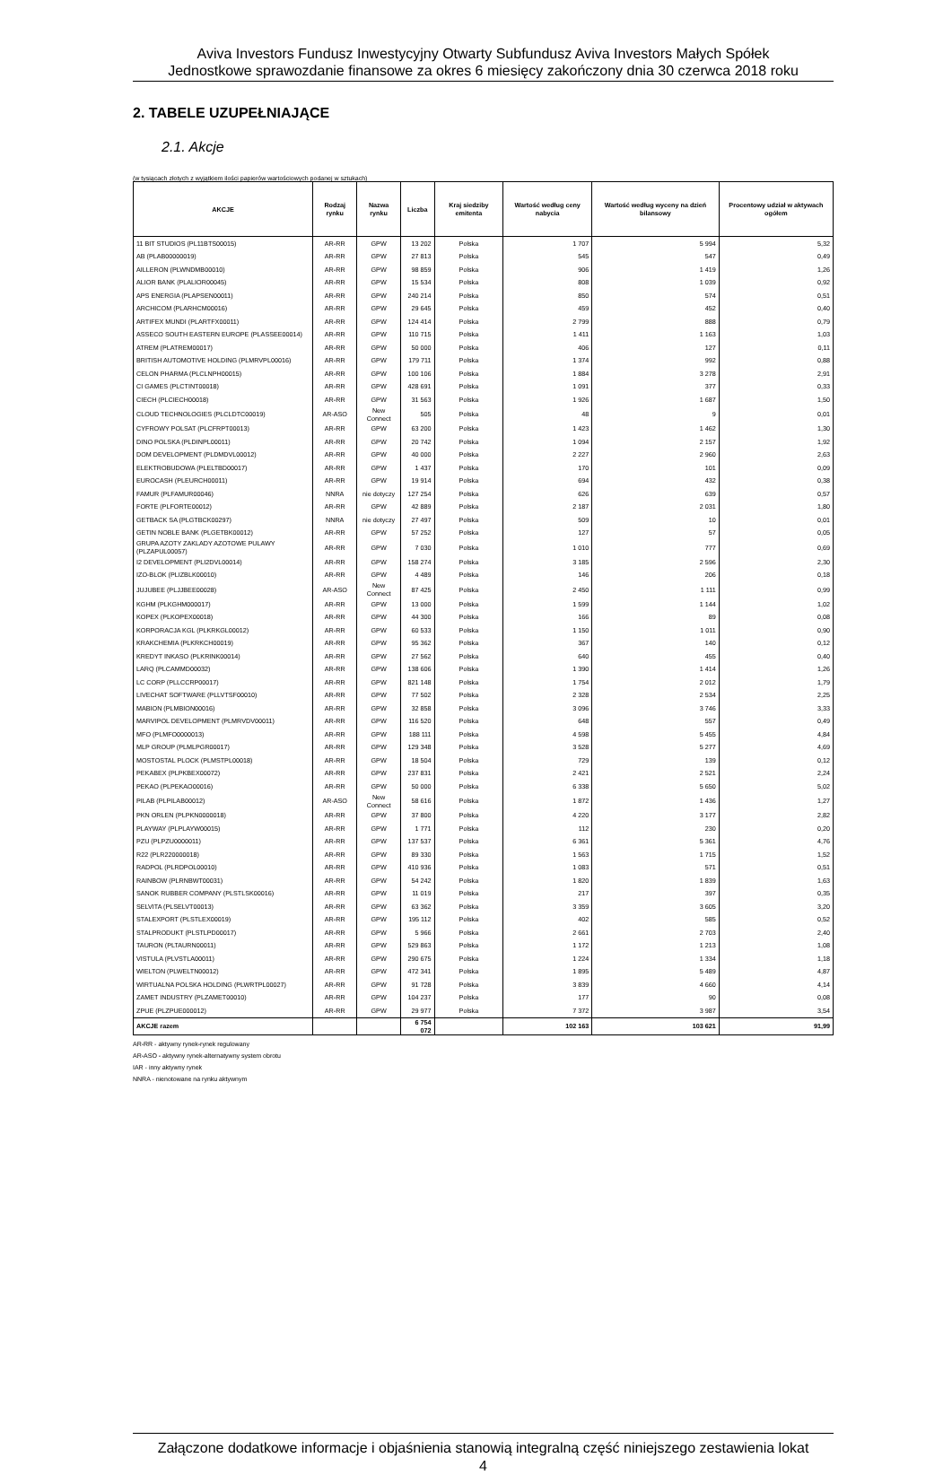Aviva Investors Fundusz Inwestycyjny Otwarty Subfundusz Aviva Investors Małych Spółek
Jednostkowe sprawozdanie finansowe za okres 6 miesięcy zakończony dnia 30 czerwca 2018 roku
2. TABELE UZUPEŁNIAJĄCE
2.1. Akcje
(w tysiącach złotych z wyjątkiem ilości papierów wartościowych podanej w sztukach)
| AKCJE | Rodzaj rynku | Nazwa rynku | Liczba | Kraj siedziby emitenta | Wartość według ceny nabycia | Wartość według wyceny na dzień bilansowy | Procentowy udział w aktywach ogółem |
| --- | --- | --- | --- | --- | --- | --- | --- |
| 11 BIT STUDIOS (PL11BTS00015) | AR-RR | GPW | 13 202 | Polska | 1 707 | 5 994 | 5,32 |
| AB (PLAB00000019) | AR-RR | GPW | 27 813 | Polska | 545 | 547 | 0,49 |
| AILLERON (PLWNDMB00010) | AR-RR | GPW | 98 859 | Polska | 906 | 1 419 | 1,26 |
| ALIOR BANK (PLALIOR00045) | AR-RR | GPW | 15 534 | Polska | 808 | 1 039 | 0,92 |
| APS ENERGIA (PLAPSEN00011) | AR-RR | GPW | 240 214 | Polska | 850 | 574 | 0,51 |
| ARCHICOM (PLARHCM00016) | AR-RR | GPW | 29 645 | Polska | 459 | 452 | 0,40 |
| ARTIFEX MUNDI (PLARTFX00011) | AR-RR | GPW | 124 414 | Polska | 2 799 | 888 | 0,79 |
| ASSECO SOUTH EASTERN EUROPE (PLASSEE00014) | AR-RR | GPW | 110 715 | Polska | 1 411 | 1 163 | 1,03 |
| ATREM (PLATREM00017) | AR-RR | GPW | 50 000 | Polska | 406 | 127 | 0,11 |
| BRITISH AUTOMOTIVE HOLDING (PLMRVPL00016) | AR-RR | GPW | 179 711 | Polska | 1 374 | 992 | 0,88 |
| CELON PHARMA (PLCLNPH00015) | AR-RR | GPW | 100 106 | Polska | 1 884 | 3 278 | 2,91 |
| CI GAMES (PLCTINT00018) | AR-RR | GPW | 428 691 | Polska | 1 091 | 377 | 0,33 |
| CIECH (PLCIECH00018) | AR-RR | GPW | 31 563 | Polska | 1 926 | 1 687 | 1,50 |
| CLOUD TECHNOLOGIES (PLCLDTC00019) | AR-ASO | New Connect | 505 | Polska | 48 | 9 | 0,01 |
| CYFROWY POLSAT (PLCFRPT00013) | AR-RR | GPW | 63 200 | Polska | 1 423 | 1 462 | 1,30 |
| DINO POLSKA (PLDINPL00011) | AR-RR | GPW | 20 742 | Polska | 1 094 | 2 157 | 1,92 |
| DOM DEVELOPMENT (PLDMDVL00012) | AR-RR | GPW | 40 000 | Polska | 2 227 | 2 960 | 2,63 |
| ELEKTROBUDOWA (PLELTBD00017) | AR-RR | GPW | 1 437 | Polska | 170 | 101 | 0,09 |
| EUROCASH (PLEURCH00011) | AR-RR | GPW | 19 914 | Polska | 694 | 432 | 0,38 |
| FAMUR (PLFAMUR00046) | NNRA | nie dotyczy | 127 254 | Polska | 626 | 639 | 0,57 |
| FORTE (PLFORTE00012) | AR-RR | GPW | 42 889 | Polska | 2 187 | 2 031 | 1,80 |
| GETBACK SA (PLGTBCK00297) | NNRA | nie dotyczy | 27 497 | Polska | 509 | 10 | 0,01 |
| GETIN NOBLE BANK (PLGETBK00012) | AR-RR | GPW | 57 252 | Polska | 127 | 57 | 0,05 |
| GRUPA AZOTY ZAKLADY AZOTOWE PULAWY (PLZAPUL00057) | AR-RR | GPW | 7 030 | Polska | 1 010 | 777 | 0,69 |
| I2 DEVELOPMENT (PLI2DVL00014) | AR-RR | GPW | 158 274 | Polska | 3 185 | 2 596 | 2,30 |
| IZO-BLOK (PLIZBLK00010) | AR-RR | GPW | 4 489 | Polska | 146 | 206 | 0,18 |
| JUJUBEE (PLJJBEE00028) | AR-ASO | New Connect | 87 425 | Polska | 2 450 | 1 111 | 0,99 |
| KGHM (PLKGHM000017) | AR-RR | GPW | 13 000 | Polska | 1 599 | 1 144 | 1,02 |
| KOPEX (PLKOPEX00018) | AR-RR | GPW | 44 300 | Polska | 166 | 89 | 0,08 |
| KORPORACJA KGL (PLKRKGL00012) | AR-RR | GPW | 60 533 | Polska | 1 150 | 1 011 | 0,90 |
| KRAKCHEMIA (PLKRKCH00019) | AR-RR | GPW | 95 362 | Polska | 367 | 140 | 0,12 |
| KREDYT INKASO (PLKRINK00014) | AR-RR | GPW | 27 562 | Polska | 640 | 455 | 0,40 |
| LARQ (PLCAMMD00032) | AR-RR | GPW | 138 606 | Polska | 1 390 | 1 414 | 1,26 |
| LC CORP (PLLCCRP00017) | AR-RR | GPW | 821 148 | Polska | 1 754 | 2 012 | 1,79 |
| LIVECHAT SOFTWARE (PLLVTSF00010) | AR-RR | GPW | 77 502 | Polska | 2 328 | 2 534 | 2,25 |
| MABION (PLMBION00016) | AR-RR | GPW | 32 858 | Polska | 3 096 | 3 746 | 3,33 |
| MARVIPOL DEVELOPMENT (PLMRVDV00011) | AR-RR | GPW | 116 520 | Polska | 648 | 557 | 0,49 |
| MFO (PLMFO0000013) | AR-RR | GPW | 188 111 | Polska | 4 598 | 5 455 | 4,84 |
| MLP GROUP (PLMLPGR00017) | AR-RR | GPW | 129 348 | Polska | 3 528 | 5 277 | 4,69 |
| MOSTOSTAL PLOCK (PLMSTPL00018) | AR-RR | GPW | 18 504 | Polska | 729 | 139 | 0,12 |
| PEKABEX (PLPKBEX00072) | AR-RR | GPW | 237 831 | Polska | 2 421 | 2 521 | 2,24 |
| PEKAO (PLPEKAO00016) | AR-RR | GPW | 50 000 | Polska | 6 338 | 5 650 | 5,02 |
| PILAB (PLPILAB00012) | AR-ASO | New Connect | 58 616 | Polska | 1 872 | 1 436 | 1,27 |
| PKN ORLEN (PLPKN0000018) | AR-RR | GPW | 37 800 | Polska | 4 220 | 3 177 | 2,82 |
| PLAYWAY (PLPLAYW00015) | AR-RR | GPW | 1 771 | Polska | 112 | 230 | 0,20 |
| PZU (PLPZU0000011) | AR-RR | GPW | 137 537 | Polska | 6 361 | 5 361 | 4,76 |
| R22 (PLR220000018) | AR-RR | GPW | 89 330 | Polska | 1 563 | 1 715 | 1,52 |
| RADPOL (PLRDPOL00010) | AR-RR | GPW | 410 936 | Polska | 1 083 | 571 | 0,51 |
| RAINBOW (PLRNBWT00031) | AR-RR | GPW | 54 242 | Polska | 1 820 | 1 839 | 1,63 |
| SANOK RUBBER COMPANY (PLSTLSK00016) | AR-RR | GPW | 11 019 | Polska | 217 | 397 | 0,35 |
| SELVITA (PLSELVT00013) | AR-RR | GPW | 63 362 | Polska | 3 359 | 3 605 | 3,20 |
| STALEXPORT (PLSTLEX00019) | AR-RR | GPW | 195 112 | Polska | 402 | 585 | 0,52 |
| STALPRODUKT (PLSTLPD00017) | AR-RR | GPW | 5 966 | Polska | 2 661 | 2 703 | 2,40 |
| TAURON (PLTAURN00011) | AR-RR | GPW | 529 863 | Polska | 1 172 | 1 213 | 1,08 |
| VISTULA (PLVSTLA00011) | AR-RR | GPW | 290 675 | Polska | 1 224 | 1 334 | 1,18 |
| WIELTON (PLWELTN00012) | AR-RR | GPW | 472 341 | Polska | 1 895 | 5 489 | 4,87 |
| WIRTUALNA POLSKA HOLDING (PLWRTPL00027) | AR-RR | GPW | 91 728 | Polska | 3 839 | 4 660 | 4,14 |
| ZAMET INDUSTRY (PLZAMET00010) | AR-RR | GPW | 104 237 | Polska | 177 | 90 | 0,08 |
| ZPUE (PLZPUE000012) | AR-RR | GPW | 29 977 | Polska | 7 372 | 3 987 | 3,54 |
| AKCJE razem | | | 6 754 072 | | 102 163 | 103 621 | 91,99 |
AR-RR - aktywny rynek-rynek regulowany
AR-ASO - aktywny rynek-alternatywny system obrotu
IAR - inny aktywny rynek
NNRA - nienotowane na rynku aktywnym
Załączone dodatkowe informacje i objaśnienia stanowią integralną część niniejszego zestawienia lokat
4